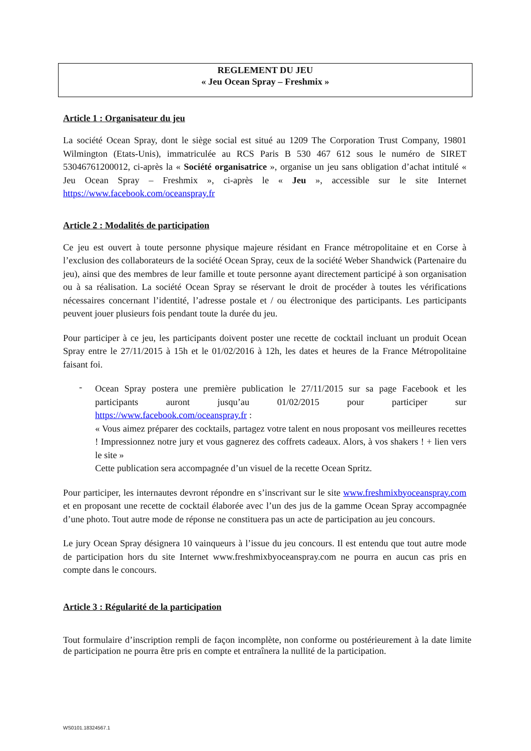REGLEMENT DU JEU
« Jeu Ocean Spray – Freshmix »
Article 1 : Organisateur du jeu
La société Ocean Spray, dont le siège social est situé au 1209 The Corporation Trust Company, 19801 Wilmington (Etats-Unis), immatriculée au RCS Paris B 530 467 612 sous le numéro de SIRET 53046761200012, ci-après la « Société organisatrice », organise un jeu sans obligation d’achat intitulé « Jeu Ocean Spray – Freshmix », ci-après le « Jeu », accessible sur le site Internet https://www.facebook.com/oceanspray.fr
Article 2 : Modalités de participation
Ce jeu est ouvert à toute personne physique majeure résidant en France métropolitaine et en Corse à l’exclusion des collaborateurs de la société Ocean Spray, ceux de la société Weber Shandwick (Partenaire du jeu), ainsi que des membres de leur famille et toute personne ayant directement participé à son organisation ou à sa réalisation. La société Ocean Spray se réservant le droit de procéder à toutes les vérifications nécessaires concernant l’identité, l’adresse postale et / ou électronique des participants. Les participants peuvent jouer plusieurs fois pendant toute la durée du jeu.
Pour participer à ce jeu, les participants doivent poster une recette de cocktail incluant un produit Ocean Spray entre le 27/11/2015 à 15h et le 01/02/2016 à 12h, les dates et heures de la France Métropolitaine faisant foi.
-
Ocean Spray postera une première publication le 27/11/2015 sur sa page Facebook et les participants auront jusqu’au 01/02/2015 pour participer sur https://www.facebook.com/oceanspray.fr :
« Vous aimez préparer des cocktails, partagez votre talent en nous proposant vos meilleures recettes ! Impressionnez notre jury et vous gagnerez des coffrets cadeaux. Alors, à vos shakers ! + lien vers le site »
Cette publication sera accompagnée d’un visuel de la recette Ocean Spritz.
Pour participer, les internautes devront répondre en s’inscrivant sur le site www.freshmixbyoceanspray.com et en proposant une recette de cocktail élaborée avec l’un des jus de la gamme Ocean Spray accompagnée d’une photo. Tout autre mode de réponse ne constituera pas un acte de participation au jeu concours.
Le jury Ocean Spray désignera 10 vainqueurs à l’issue du jeu concours. Il est entendu que tout autre mode de participation hors du site Internet www.freshmixbyoceanspray.com ne pourra en aucun cas pris en compte dans le concours.
Article 3 : Régularité de la participation
Tout formulaire d’inscription rempli de façon incomplète, non conforme ou postérieurement à la date limite de participation ne pourra être pris en compte et entraînera la nullité de la participation.
WS0101.18324567.1